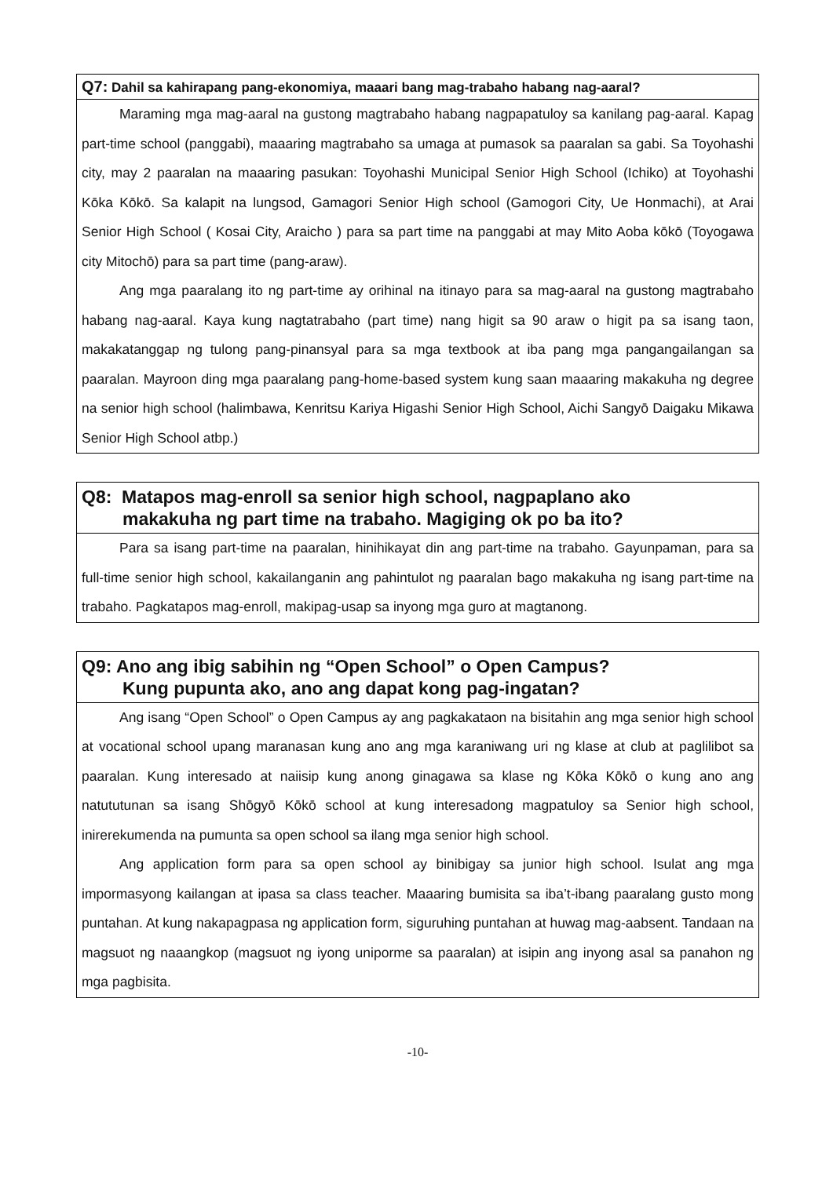Q7: Dahil sa kahirapang pang-ekonomiya, maaari bang mag-trabaho habang nag-aaral?
Maraming mga mag-aaral na gustong magtrabaho habang nagpapatuloy sa kanilang pag-aaral. Kapag part-time school (panggabi), maaaring magtrabaho sa umaga at pumasok sa paaralan sa gabi. Sa Toyohashi city, may 2 paaralan na maaaring pasukan: Toyohashi Municipal Senior High School (Ichiko) at Toyohashi Kōka Kōkō. Sa kalapit na lungsod, Gamagori Senior High school (Gamogori City, Ue Honmachi), at Arai Senior High School ( Kosai City, Araicho ) para sa part time na panggabi at may Mito Aoba kōkō (Toyogawa city Mitochō) para sa part time (pang-araw).
Ang mga paaralang ito ng part-time ay orihinal na itinayo para sa mag-aaral na gustong magtrabaho habang nag-aaral. Kaya kung nagtatrabaho (part time) nang higit sa 90 araw o higit pa sa isang taon, makakatanggap ng tulong pang-pinansyal para sa mga textbook at iba pang mga pangangailangan sa paaralan. Mayroon ding mga paaralang pang-home-based system kung saan maaaring makakuha ng degree na senior high school (halimbawa, Kenritsu Kariya Higashi Senior High School, Aichi Sangyō Daigaku Mikawa Senior High School atbp.)
Q8: Matapos mag-enroll sa senior high school, nagpaplano ako
makakuha ng part time na trabaho. Magiging ok po ba ito?
Para sa isang part-time na paaralan, hinihikayat din ang part-time na trabaho. Gayunpaman, para sa full-time senior high school, kakailanganin ang pahintulot ng paaralan bago makakuha ng isang part-time na trabaho. Pagkatapos mag-enroll, makipag-usap sa inyong mga guro at magtanong.
Q9: Ano ang ibig sabihin ng “Open School” o Open Campus?
Kung pupunta ako, ano ang dapat kong pag-ingatan?
Ang isang “Open School” o Open Campus ay ang pagkakataon na bisitahin ang mga senior high school at vocational school upang maranasan kung ano ang mga karaniwang uri ng klase at club at paglilibot sa paaralan. Kung interesado at naiisip kung anong ginagawa sa klase ng Kōka Kōkō o kung ano ang natututunan sa isang Shōgyō Kōkō school at kung interesadong magpatuloy sa Senior high school, inirerekumenda na pumunta sa open school sa ilang mga senior high school.
Ang application form para sa open school ay binibigay sa junior high school. Isulat ang mga impormasyong kailangan at ipasa sa class teacher. Maaaring bumisita sa iba’t-ibang paaralang gusto mong puntahan. At kung nakapagpasa ng application form, siguruhing puntahan at huwag mag-aabsent. Tandaan na magsuot ng naaangkop (magsuot ng iyong uniporme sa paaralan) at isipin ang inyong asal sa panahon ng mga pagbisita.
-10-